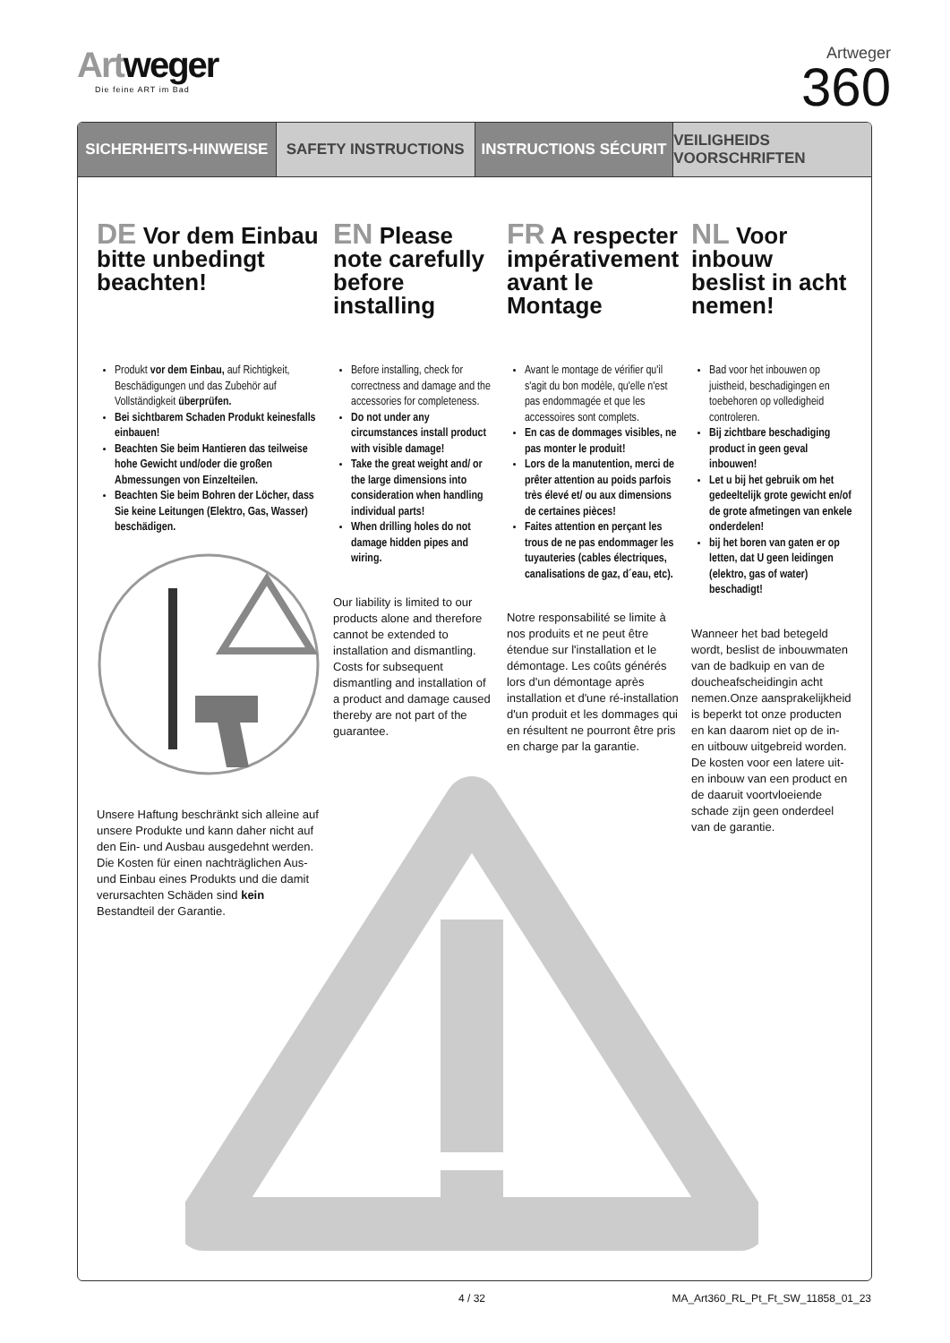Artweger
Die feine ART im Bad
Artweger
360
SICHERHEITS-HINWEISE SAFETY INSTRUCTIONS INSTRUCTIONS SÉCURIT VEILIGHEIDS VOORSCHRIFTEN
DE Vor dem Einbau bitte unbedingt beachten!
Produkt vor dem Einbau, auf Richtigkeit, Beschädigungen und das Zubehör auf Vollständigkeit überprüfen.
Bei sichtbarem Schaden Produkt keinesfalls einbauen!
Beachten Sie beim Hantieren das teilweise hohe Gewicht und/oder die großen Abmessungen von Einzelteilen.
Beachten Sie beim Bohren der Löcher, dass Sie keine Leitungen (Elektro, Gas, Wasser) beschädigen.
Unsere Haftung beschränkt sich alleine auf unsere Produkte und kann daher nicht auf den Ein- und Ausbau ausgedehnt werden. Die Kosten für einen nachträglichen Aus- und Einbau eines Produkts und die damit verursachten Schäden sind kein Bestandteil der Garantie.
EN Please note carefully before installing
Before installing, check for correctness and damage and the accessories for completeness.
Do not under any circumstances install product with visible damage!
Take the great weight and/ or the large dimensions into consideration when handling individual parts!
When drilling holes do not damage hidden pipes and wiring.
Our liability is limited to our products alone and therefore cannot be extended to installation and dismantling. Costs for subsequent dismantling and installation of a product and damage caused thereby are not part of the guarantee.
FR A respecter impérativement avant le Montage
Avant le montage de vérifier qu'il s'agit du bon modèle, qu'elle n'est pas endommagée et que les accessoires sont complets.
En cas de dommages visibles, ne pas monter le produit!
Lors de la manutention, merci de prêter attention au poids parfois très élevé et/ ou aux dimensions de certaines pièces!
Faites attention en perçant les trous de ne pas endommager les tuyauteries (cables électriques, canalisations de gaz, d´eau, etc).
Notre responsabilité se limite à nos produits et ne peut être étendue sur l'installation et le démontage. Les coûts générés lors d'un démontage après installation et d'une ré-installation d'un produit et les dommages qui en résultent ne pourront être pris en charge par la garantie.
NL Voor inbouw beslist in acht nemen!
Bad voor het inbouwen op juistheid, beschadigingen en toebehoren op volledigheid controleren.
Bij zichtbare beschadiging product in geen geval inbouwen!
Let u bij het gebruik om het gedeeltelijk grote gewicht en/of de grote afmetingen van enkele onderdelen!
bij het boren van gaten er op letten, dat U geen leidingen (elektro, gas of water) beschadigt!
Wanneer het bad betegeld wordt, beslist de inbouwmaten van de badkuip en van de doucheafscheidingin acht nemen.Onze aansprakelijkheid is beperkt tot onze producten en kan daarom niet op de in- en uitbouw uitgebreid worden. De kosten voor een latere uit- en inbouw van een product en de daaruit voortvloeiende schade zijn geen onderdeel van de garantie.
4 / 32 MA_Art360_RL_Pt_Ft_SW_11858_01_23